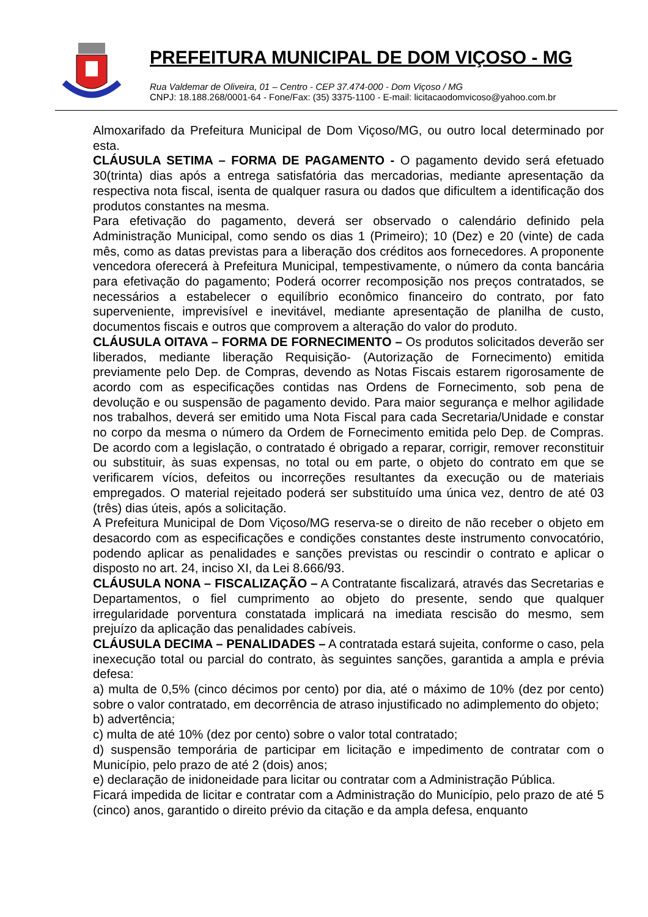PREFEITURA MUNICIPAL DE DOM VIÇOSO - MG
Rua Valdemar de Oliveira, 01 – Centro - CEP 37.474-000 - Dom Viçoso / MG
CNPJ: 18.188.268/0001-64 - Fone/Fax: (35) 3375-1100 - E-mail: licitacaodomvicoso@yahoo.com.br
Almoxarifado da Prefeitura Municipal de Dom Viçoso/MG, ou outro local determinado por esta.
CLÁUSULA SETIMA – FORMA DE PAGAMENTO - O pagamento devido será efetuado 30(trinta) dias após a entrega satisfatória das mercadorias, mediante apresentação da respectiva nota fiscal, isenta de qualquer rasura ou dados que dificultem a identificação dos produtos constantes na mesma.
Para efetivação do pagamento, deverá ser observado o calendário definido pela Administração Municipal, como sendo os dias 1 (Primeiro); 10 (Dez) e 20 (vinte) de cada mês, como as datas previstas para a liberação dos créditos aos fornecedores. A proponente vencedora oferecerá à Prefeitura Municipal, tempestivamente, o número da conta bancária para efetivação do pagamento; Poderá ocorrer recomposição nos preços contratados, se necessários a estabelecer o equilíbrio econômico financeiro do contrato, por fato superveniente, imprevisível e inevitável, mediante apresentação de planilha de custo, documentos fiscais e outros que comprovem a alteração do valor do produto.
CLÁUSULA OITAVA – FORMA DE FORNECIMENTO – Os produtos solicitados deverão ser liberados, mediante liberação Requisição- (Autorização de Fornecimento) emitida previamente pelo Dep. de Compras, devendo as Notas Fiscais estarem rigorosamente de acordo com as especificações contidas nas Ordens de Fornecimento, sob pena de devolução e ou suspensão de pagamento devido. Para maior segurança e melhor agilidade nos trabalhos, deverá ser emitido uma Nota Fiscal para cada Secretaria/Unidade e constar no corpo da mesma o número da Ordem de Fornecimento emitida pelo Dep. de Compras. De acordo com a legislação, o contratado é obrigado a reparar, corrigir, remover reconstituir ou substituir, às suas expensas, no total ou em parte, o objeto do contrato em que se verificarem vícios, defeitos ou incorreções resultantes da execução ou de materiais empregados. O material rejeitado poderá ser substituído uma única vez, dentro de até 03 (três) dias úteis, após a solicitação.
A Prefeitura Municipal de Dom Viçoso/MG reserva-se o direito de não receber o objeto em desacordo com as especificações e condições constantes deste instrumento convocatório, podendo aplicar as penalidades e sanções previstas ou rescindir o contrato e aplicar o disposto no art. 24, inciso XI, da Lei 8.666/93.
CLÁUSULA NONA – FISCALIZAÇÃO – A Contratante fiscalizará, através das Secretarias e Departamentos, o fiel cumprimento ao objeto do presente, sendo que qualquer irregularidade porventura constatada implicará na imediata rescisão do mesmo, sem prejuízo da aplicação das penalidades cabíveis.
CLÁUSULA DECIMA – PENALIDADES – A contratada estará sujeita, conforme o caso, pela inexecução total ou parcial do contrato, às seguintes sanções, garantida a ampla e prévia defesa:
a) multa de 0,5% (cinco décimos por cento) por dia, até o máximo de 10% (dez por cento) sobre o valor contratado, em decorrência de atraso injustificado no adimplemento do objeto;
b) advertência;
c) multa de até 10% (dez por cento) sobre o valor total contratado;
d) suspensão temporária de participar em licitação e impedimento de contratar com o Município, pelo prazo de até 2 (dois) anos;
e) declaração de inidoneidade para licitar ou contratar com a Administração Pública.
Ficará impedida de licitar e contratar com a Administração do Município, pelo prazo de até 5 (cinco) anos, garantido o direito prévio da citação e da ampla defesa, enquanto